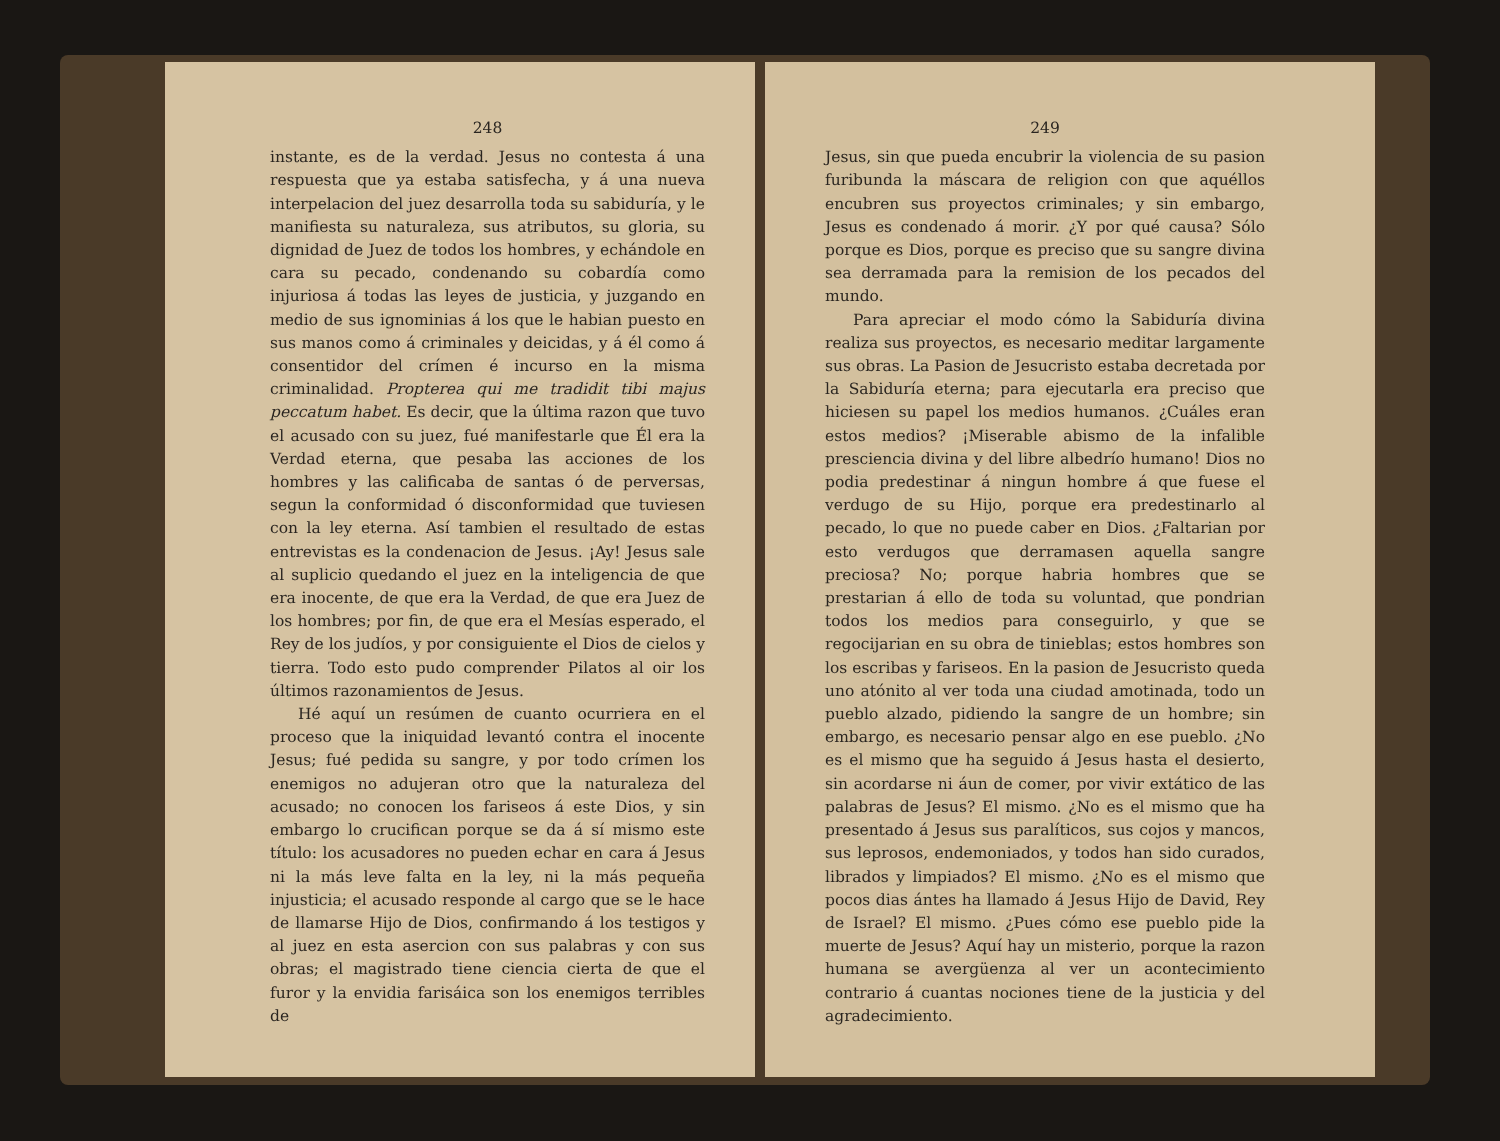248
instante, es de la verdad. Jesus no contesta á una respuesta que ya estaba satisfecha, y á una nueva interpelacion del juez desarrolla toda su sabiduría, y le manifiesta su naturaleza, sus atributos, su gloria, su dignidad de Juez de todos los hombres, y echándole en cara su pecado, condenando su cobardía como injuriosa á todas las leyes de justicia, y juzgando en medio de sus ignominias á los que le habian puesto en sus manos como á criminales y deicidas, y á él como á consentidor del crímen é incurso en la misma criminalidad. Propterea qui me tradidit tibi majus peccatum habet. Es decir, que la última razon que tuvo el acusado con su juez, fué manifestarle que Él era la Verdad eterna, que pesaba las acciones de los hombres y las calificaba de santas ó de perversas, segun la conformidad ó disconformidad que tuviesen con la ley eterna. Así tambien el resultado de estas entrevistas es la condenacion de Jesus. ¡Ay! Jesus sale al suplicio quedando el juez en la inteligencia de que era inocente, de que era la Verdad, de que era Juez de los hombres; por fin, de que era el Mesías esperado, el Rey de los judíos, y por consiguiente el Dios de cielos y tierra. Todo esto pudo comprender Pilatos al oir los últimos razonamientos de Jesus.
Hé aquí un resúmen de cuanto ocurriera en el proceso que la iniquidad levantó contra el inocente Jesus; fué pedida su sangre, y por todo crímen los enemigos no adujeran otro que la naturaleza del acusado; no conocen los fariseos á este Dios, y sin embargo lo crucifican porque se da á sí mismo este título: los acusadores no pueden echar en cara á Jesus ni la más leve falta en la ley, ni la más pequeña injusticia; el acusado responde al cargo que se le hace de llamarse Hijo de Dios, confirmando á los testigos y al juez en esta asercion con sus palabras y con sus obras; el magistrado tiene ciencia cierta de que el furor y la envidia farisáica son los enemigos terribles de
249
Jesus, sin que pueda encubrir la violencia de su pasion furibunda la máscara de religion con que aquéllos encubren sus proyectos criminales; y sin embargo, Jesus es condenado á morir. ¿Y por qué causa? Sólo porque es Dios, porque es preciso que su sangre divina sea derramada para la remision de los pecados del mundo.
Para apreciar el modo cómo la Sabiduría divina realiza sus proyectos, es necesario meditar largamente sus obras. La Pasion de Jesucristo estaba decretada por la Sabiduría eterna; para ejecutarla era preciso que hiciesen su papel los medios humanos. ¿Cuáles eran estos medios? ¡Miserable abismo de la infalible presciencia divina y del libre albedrío humano! Dios no podia predestinar á ningun hombre á que fuese el verdugo de su Hijo, porque era predestinarlo al pecado, lo que no puede caber en Dios. ¿Faltarian por esto verdugos que derramasen aquella sangre preciosa? No; porque habria hombres que se prestarian á ello de toda su voluntad, que pondrian todos los medios para conseguirlo, y que se regocijarian en su obra de tinieblas; estos hombres son los escribas y fariseos. En la pasion de Jesucristo queda uno atónito al ver toda una ciudad amotinada, todo un pueblo alzado, pidiendo la sangre de un hombre; sin embargo, es necesario pensar algo en ese pueblo. ¿No es el mismo que ha seguido á Jesus hasta el desierto, sin acordarse ni áun de comer, por vivir extático de las palabras de Jesus? El mismo. ¿No es el mismo que ha presentado á Jesus sus paralíticos, sus cojos y mancos, sus leprosos, endemoniados, y todos han sido curados, librados y limpiados? El mismo. ¿No es el mismo que pocos dias ántes ha llamado á Jesus Hijo de David, Rey de Israel? El mismo. ¿Pues cómo ese pueblo pide la muerte de Jesus? Aquí hay un misterio, porque la razon humana se avergüenza al ver un acontecimiento contrario á cuantas nociones tiene de la justicia y del agradecimiento.